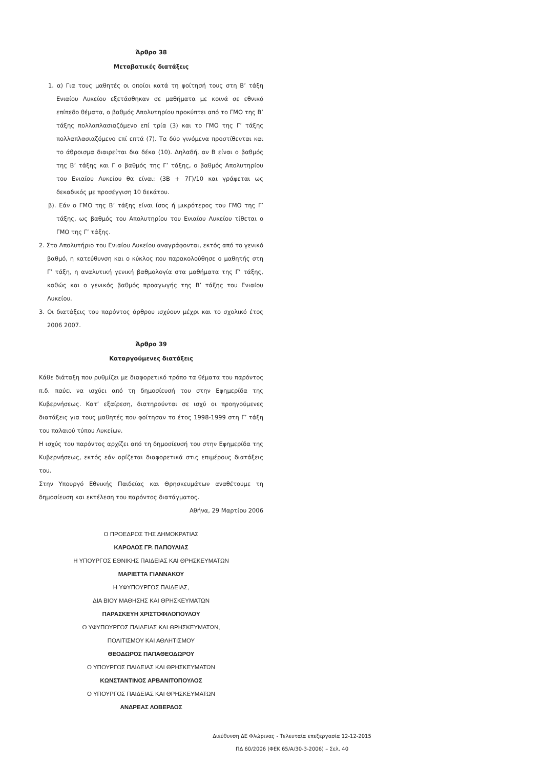Άρθρο 38
Μεταβατικές διατάξεις
1. α) Για τους μαθητές οι οποίοι κατά τη φοίτησή τους στη Β’ τάξη Ενιαίου Λυκείου εξετάσθηκαν σε μαθήματα με κοινά σε εθνικό επίπεδο θέματα, ο βαθμός Απολυτηρίου προκύπτει από το ΓΜΟ της Β’ τάξης πολλαπλασιαζόμενο επί τρία (3) και το ΓΜΟ της Γ’ τάξης πολλαπλασιαζόμενο επί επτά (7). Τα δύο γινόμενα προστίθενται και το άθροισμα διαιρείται δια δέκα (10). Δηλαδή, αν Β είναι ο βαθμός της Β’ τάξης και Γ ο βαθμός της Γ’ τάξης, ο βαθμός Απολυτηρίου του Ενιαίου Λυκείου θα είναι: (3Β + 7Γ)/10 και γράφεται ως δεκαδικός με προσέγγιση 10 δεκάτου.
β). Εάν ο ΓΜΟ της Β’ τάξης είναι ίσος ή μικρότερος του ΓΜΟ της Γ’ τάξης, ως βαθμός του Απολυτηρίου του Ενιαίου Λυκείου τίθεται ο ΓΜΟ της Γ’ τάξης.
2. Στο Απολυτήριο του Ενιαίου Λυκείου αναγράφονται, εκτός από το γενικό βαθμό, η κατεύθυνση και ο κύκλος που παρακολούθησε ο μαθητής στη Γ’ τάξη, η αναλυτική γενική βαθμολογία στα μαθήματα της Γ’ τάξης, καθώς και ο γενικός βαθμός προαγωγής της Β’ τάξης του Ενιαίου Λυκείου.
3. Οι διατάξεις του παρόντος άρθρου ισχύουν μέχρι και το σχολικό έτος 2006 2007.
Άρθρο 39
Καταργούμενες διατάξεις
Κάθε διάταξη που ρυθμίζει με διαφορετικό τρόπο τα θέματα του παρόντος π.δ. παύει να ισχύει από τη δημοσίευσή του στην Εφημερίδα της Κυβερνήσεως. Κατ’ εξαίρεση, διατηρούνται σε ισχύ οι προηγούμενες διατάξεις για τους μαθητές που φοίτησαν το έτος 1998-1999 στη Γ’ τάξη του παλαιού τύπου Λυκείων.
Η ισχύς του παρόντος αρχίζει από τη δημοσίευσή του στην Εφημερίδα της Κυβερνήσεως, εκτός εάν ορίζεται διαφορετικά στις επιμέρους διατάξεις του.
Στην Υπουργό Εθνικής Παιδείας και Θρησκευμάτων αναθέτουμε τη δημοσίευση και εκτέλεση του παρόντος διατάγματος.
Αθήνα, 29 Μαρτίου 2006
Ο ΠΡΟΕΔΡΟΣ ΤΗΣ ΔΗΜΟΚΡΑΤΙΑΣ
ΚΑΡΟΛΟΣ ΓΡ. ΠΑΠΟΥΛΙΑΣ
Η ΥΠΟΥΡΓΟΣ ΕΘΝΙΚΗΣ ΠΑΙΔΕΙΑΣ ΚΑΙ ΘΡΗΣΚΕΥΜΑΤΩΝ
ΜΑΡΙΕΤΤΑ ΓΙΑΝΝΑΚΟΥ
Η ΥΦΥΠΟΥΡΓΟΣ ΠΑΙΔΕΙΑΣ,
ΔΙΑ ΒΙΟΥ ΜΑΘΗΣΗΣ ΚΑΙ ΘΡΗΣΚΕΥΜΑΤΩΝ
ΠΑΡΑΣΚΕΥΗ ΧΡΙΣΤΟΦΙΛΟΠΟΥΛΟΥ
Ο ΥΦΥΠΟΥΡΓΟΣ ΠΑΙΔΕΙΑΣ ΚΑΙ ΘΡΗΣΚΕΥΜΑΤΩΝ,
ΠΟΛΙΤΙΣΜΟΥ ΚΑΙ ΑΘΛΗΤΙΣΜΟΥ
ΘΕΟΔΩΡΟΣ ΠΑΠΑΘΕΟΔΩΡΟΥ
Ο ΥΠΟΥΡΓΟΣ ΠΑΙΔΕΙΑΣ ΚΑΙ ΘΡΗΣΚΕΥΜΑΤΩΝ
ΚΩΝΣΤΑΝΤΙΝΟΣ ΑΡΒΑΝΙΤΟΠΟΥΛΟΣ
Ο ΥΠΟΥΡΓΟΣ ΠΑΙΔΕΙΑΣ ΚΑΙ ΘΡΗΣΚΕΥΜΑΤΩΝ
ΑΝΔΡΕΑΣ ΛΟΒΕΡΔΟΣ
Διεύθυνση ΔΕ Φλώρινας - Τελευταία επεξεργασία 12-12-2015
ΠΔ 60/2006 (ΦΕΚ 65/Α/30-3-2006) – Σελ. 40